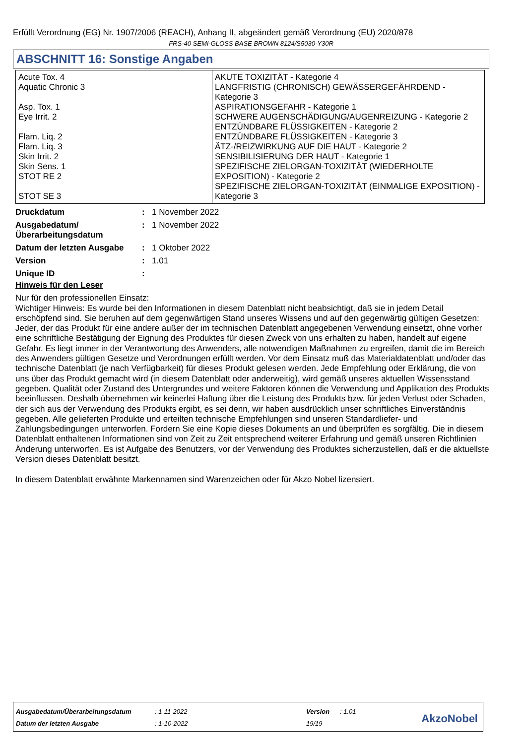Erfüllt Verordnung (EG) Nr. 1907/2006 (REACH), Anhang II, abgeändert gemäß Verordnung (EU) 2020/878
FRS-40 SEMI-GLOSS BASE BROWN 8124/S5030-Y30R
ABSCHNITT 16: Sonstige Angaben
| Acute Tox. 4 Aquatic Chronic 3 Asp. Tox. 1 Eye Irrit. 2 Flam. Liq. 2 Flam. Liq. 3 Skin Irrit. 2 Skin Sens. 1 STOT RE 2 STOT SE 3 | AKUTE TOXIZITÄT - Kategorie 4 LANGFRISTIG (CHRONISCH) GEWÄSSERGEFÄHRDEND - Kategorie 3 ASPIRATIONSGEFAHR - Kategorie 1 SCHWERE AUGENSCHÄDIGUNG/AUGENREIZUNG - Kategorie 2 ENTZÜNDBARE FLÜSSIGKEITEN - Kategorie 2 ENTZÜNDBARE FLÜSSIGKEITEN - Kategorie 3 ÄTZ-/REIZWIRKUNG AUF DIE HAUT - Kategorie 2 SENSIBILISIERUNG DER HAUT - Kategorie 1 SPEZIFISCHE ZIELORGAN-TOXIZITÄT (WIEDERHOLTE EXPOSITION) - Kategorie 2 SPEZIFISCHE ZIELORGAN-TOXIZITÄT (EINMALIGE EXPOSITION) - Kategorie 3 |
| Druckdatum | : | 1 November 2022 |
| Ausgabedatum/ Überarbeitungsdatum | : | 1 November 2022 |
| Datum der letzten Ausgabe | : | 1 Oktober 2022 |
| Version | : | 1.01 |
| Unique ID | : | |
Hinweis für den Leser
Nur für den professionellen Einsatz:
Wichtiger Hinweis: Es wurde bei den Informationen in diesem Datenblatt nicht beabsichtigt, daß sie in jedem Detail erschöpfend sind. Sie beruhen auf dem gegenwärtigen Stand unseres Wissens und auf den gegenwärtig gültigen Gesetzen: Jeder, der das Produkt für eine andere außer der im technischen Datenblatt angegebenen Verwendung einsetzt, ohne vorher eine schriftliche Bestätigung der Eignung des Produktes für diesen Zweck von uns erhalten zu haben, handelt auf eigene Gefahr. Es liegt immer in der Verantwortung des Anwenders, alle notwendigen Maßnahmen zu ergreifen, damit die im Bereich des Anwenders gültigen Gesetze und Verordnungen erfüllt werden. Vor dem Einsatz muß das Materialdatenblatt und/oder das technische Datenblatt (je nach Verfügbarkeit) für dieses Produkt gelesen werden. Jede Empfehlung oder Erklärung, die von uns über das Produkt gemacht wird (in diesem Datenblatt oder anderweitig), wird gemäß unseres aktuellen Wissensstand gegeben. Qualität oder Zustand des Untergrundes und weitere Faktoren können die Verwendung und Applikation des Produkts beeinflussen. Deshalb übernehmen wir keinerlei Haftung über die Leistung des Produkts bzw. für jeden Verlust oder Schaden, der sich aus der Verwendung des Produkts ergibt, es sei denn, wir haben ausdrücklich unser schriftliches Einverständnis gegeben. Alle gelieferten Produkte und erteilten technische Empfehlungen sind unseren Standardliefer- und Zahlungsbedingungen unterworfen. Fordern Sie eine Kopie dieses Dokuments an und überprüfen es sorgfältig. Die in diesem Datenblatt enthaltenen Informationen sind von Zeit zu Zeit entsprechend weiterer Erfahrung und gemäß unseren Richtlinien Änderung unterworfen. Es ist Aufgabe des Benutzers, vor der Verwendung des Produktes sicherzustellen, daß er die aktuellste Version dieses Datenblatt besitzt.
In diesem Datenblatt erwähnte Markennamen sind Warenzeichen oder für Akzo Nobel lizensiert.
| Ausgabedatum/Überarbeitungsdatum | : 1-11-2022 | Version | : 1.01 |
| Datum der letzten Ausgabe | : 1-10-2022 | 19/19 | |
AkzoNobel